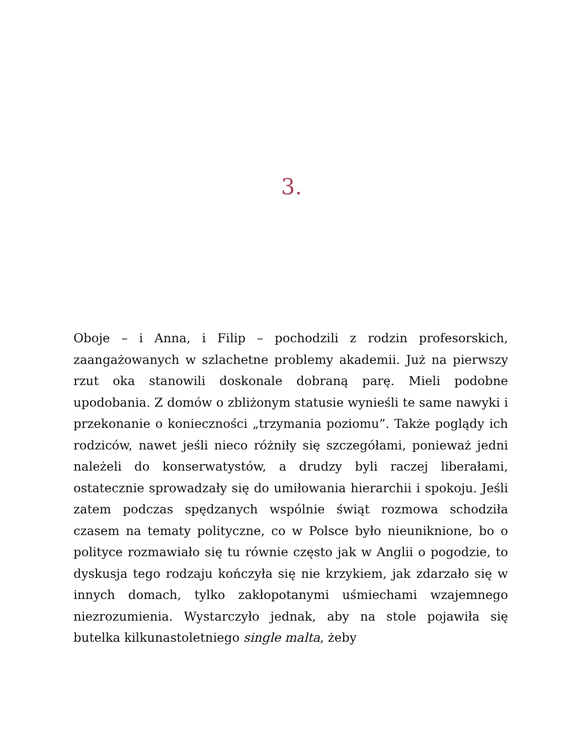3.
Oboje – i Anna, i Filip – pochodzili z rodzin profesorskich, zaangażowanych w szlachetne problemy akademii. Już na pierwszy rzut oka stanowili doskonale dobraną parę. Mieli podobne upodobania. Z domów o zbliżonym statusie wynieśli te same nawyki i przekonanie o konieczności „trzymania poziomu”. Także poglądy ich rodziców, nawet jeśli nieco różniły się szczegółami, ponieważ jedni należeli do konserwatystów, a drudzy byli raczej liberałami, ostatecznie sprowadzały się do umiłowania hierarchii i spokoju. Jeśli zatem podczas spędzanych wspólnie świąt rozmowa schodziła czasem na tematy polityczne, co w Polsce było nieuniknione, bo o polityce rozmawiało się tu równie często jak w Anglii o pogodzie, to dyskusja tego rodzaju kończyła się nie krzykiem, jak zdarzało się w innych domach, tylko zakłopotanymi uśmiechami wzajemnego niezrozumienia. Wystarczyło jednak, aby na stole pojawiła się butelka kilkunastoletniego single malta, żeby